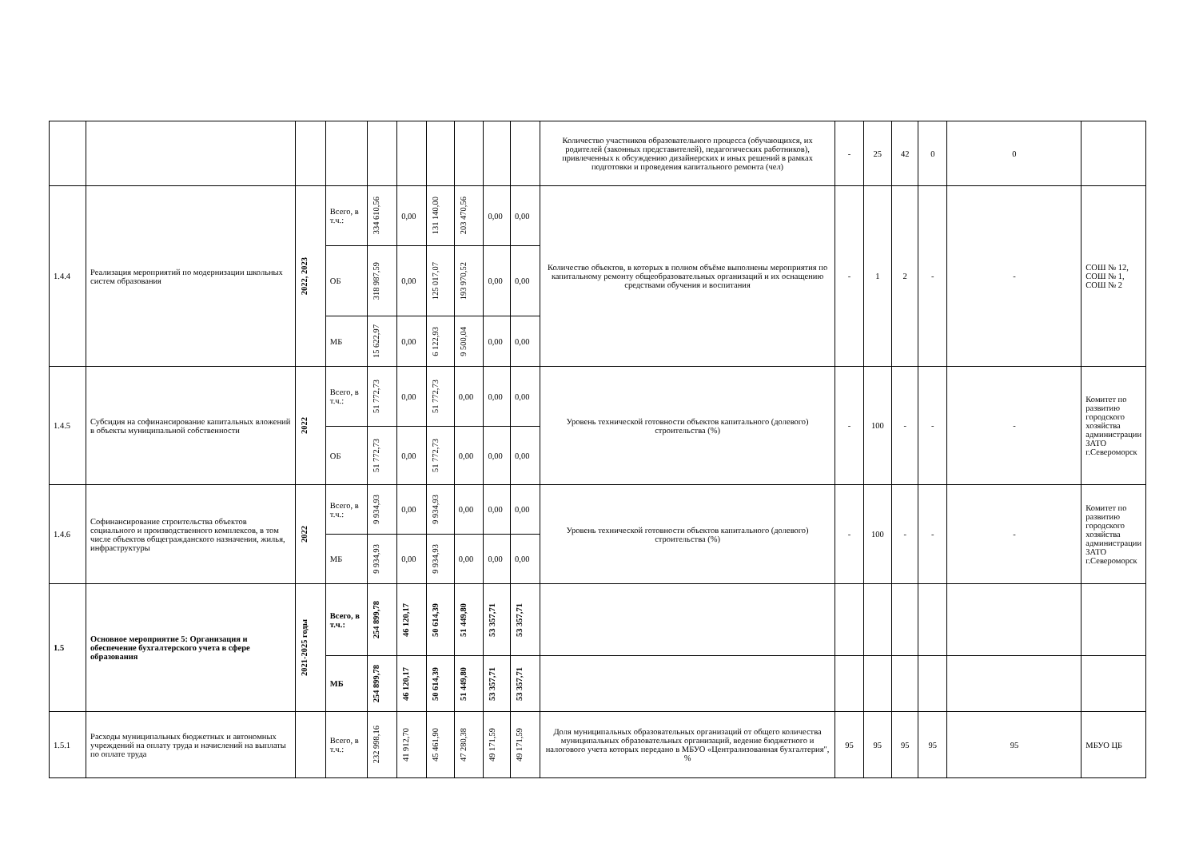| | | | | | | | | | | Количество участников образовательного процесса (обучающихся, их родителей (законных представителей), педагогических работников), привлеченных к обсуждению дизайнерских и иных решений в рамках подготовки и проведения капитального ремонта (чел) | - | 25 | 42 | 0 | 0 | |
| 1.4.4 | Реализация мероприятий по модернизации школьных систем образования | 2022, 2023 | Всего, в т.ч.: | 334 610,56 | 0,00 | 131 140,00 | 203 470,56 | 0,00 | 0,00 | Количество объектов, в которых в полном объёме выполнены мероприятия по капитальному ремонту общеобразовательных организаций и их оснащению средствами обучения и воспитания | - | 1 | 2 | - | - | СОШ № 12, СОШ № 1, СОШ № 2 |
| | | | ОБ | 318 987,59 | 0,00 | 125 017,07 | 193 970,52 | 0,00 | 0,00 | | | | | | | |
| | | | МБ | 15 622,97 | 0,00 | 6 122,93 | 9 500,04 | 0,00 | 0,00 | | | | | | | |
| 1.4.5 | Субсидия на софинансирование капитальных вложений в объекты муниципальной собственности | 2022 | Всего, в т.ч.: | 51 772,73 | 0,00 | 51 772,73 | 0,00 | 0,00 | 0,00 | Уровень технической готовности объектов капитального (долевого) строительства (%) | - | 100 | - | - | - | Комитет по развитию городского хозяйства администрации ЗАТО г.Североморск |
| | | | ОБ | 51 772,73 | 0,00 | 51 772,73 | 0,00 | 0,00 | 0,00 | | | | | | | |
| 1.4.6 | Софинансирование строительства объектов социального и производственного комплексов, в том числе объектов общегражданского назначения, жилья, инфраструктуры | 2022 | Всего, в т.ч.: | 9 934,93 | 0,00 | 9 934,93 | 0,00 | 0,00 | 0,00 | Уровень технической готовности объектов капитального (долевого) строительства (%) | - | 100 | - | - | - | Комитет по развитию городского хозяйства администрации ЗАТО г.Североморск |
| | | | МБ | 9 934,93 | 0,00 | 9 934,93 | 0,00 | 0,00 | 0,00 | | | | | | | |
| 1.5 | Основное мероприятие 5: Организация и обеспечение бухгалтерского учета в сфере образования | 2021-2025 годы | Всего, в т.ч.: | 254 899,78 | 46 120,17 | 50 614,39 | 51 449,80 | 53 357,71 | 53 357,71 | | | | | | | |
| | | | МБ | 254 899,78 | 46 120,17 | 50 614,39 | 51 449,80 | 53 357,71 | 53 357,71 | | | | | | | |
| 1.5.1 | Расходы муниципальных бюджетных и автономных учреждений на оплату труда и начислений на выплаты по оплате труда | | Всего, в т.ч.: | 232 998,16 | 41 912,70 | 45 461,90 | 47 280,38 | 49 171,59 | 49 171,59 | Доля муниципальных образовательных организаций от общего количества муниципальных образовательных организаций, ведение бюджетного и налогового учета которых передано в МБУО «Централизованная бухгалтерия", % | 95 | 95 | 95 | 95 | 95 | МБУО ЦБ |